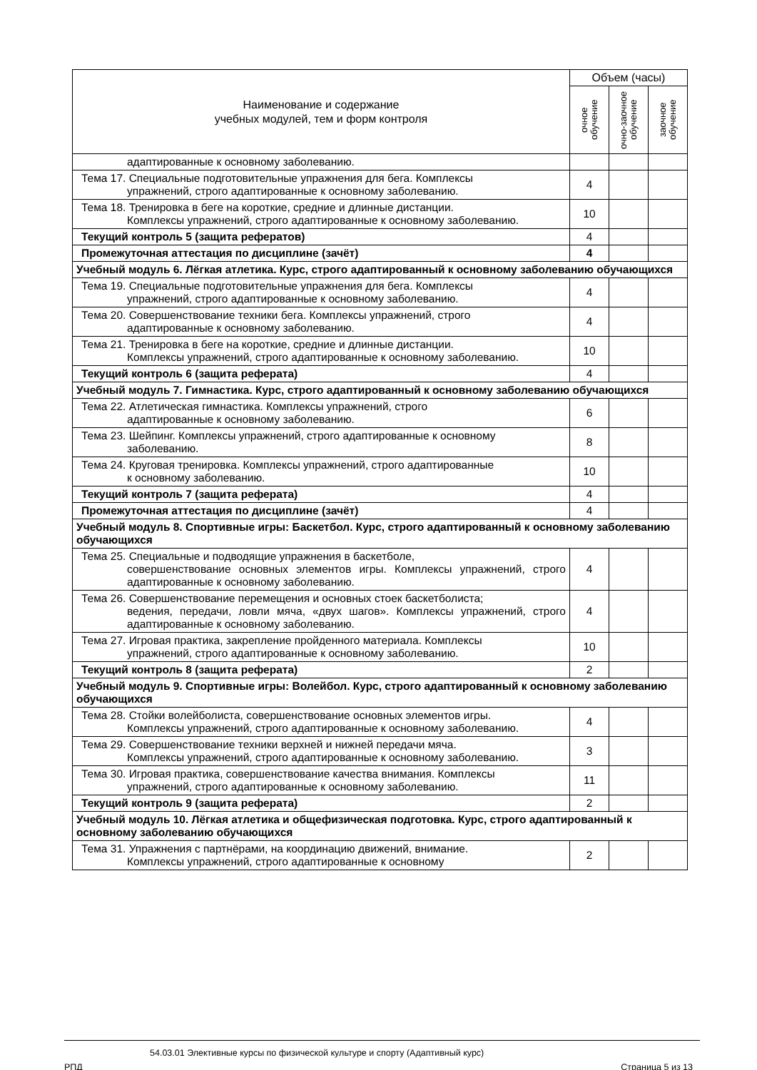| Наименование и содержание учебных модулей, тем и форм контроля | Объем (часы) | | |
| --- | --- | --- | --- |
| | очное обучение | очно-заочное обучение | заочное обучение |
| адаптированные к основному заболеванию. | | | |
| Тема 17. Специальные подготовительные упражнения для бега. Комплексы упражнений, строго адаптированные к основному заболеванию. | 4 | | |
| Тема 18. Тренировка в беге на короткие, средние и длинные дистанции. Комплексы упражнений, строго адаптированные к основному заболеванию. | 10 | | |
| Текущий контроль 5 (защита рефератов) | 4 | | |
| Промежуточная аттестация по дисциплине (зачёт) | 4 | | |
| Учебный модуль 6. Лёгкая атлетика. Курс, строго адаптированный к основному заболеванию обучающихся | | | |
| Тема 19. Специальные подготовительные упражнения для бега. Комплексы упражнений, строго адаптированные к основному заболеванию. | 4 | | |
| Тема 20. Совершенствование техники бега. Комплексы упражнений, строго адаптированные к основному заболеванию. | 4 | | |
| Тема 21. Тренировка в беге на короткие, средние и длинные дистанции. Комплексы упражнений, строго адаптированные к основному заболеванию. | 10 | | |
| Текущий контроль 6 (защита реферата) | 4 | | |
| Учебный модуль 7. Гимнастика. Курс, строго адаптированный к основному заболеванию обучающихся | | | |
| Тема 22. Атлетическая гимнастика. Комплексы упражнений, строго адаптированные к основному заболеванию. | 6 | | |
| Тема 23. Шейпинг. Комплексы упражнений, строго адаптированные к основному заболеванию. | 8 | | |
| Тема 24. Круговая тренировка. Комплексы упражнений, строго адаптированные к основному заболеванию. | 10 | | |
| Текущий контроль 7 (защита реферата) | 4 | | |
| Промежуточная аттестация по дисциплине (зачёт) | 4 | | |
| Учебный модуль 8. Спортивные игры: Баскетбол. Курс, строго адаптированный к основному заболеванию обучающихся | | | |
| Тема 25. Специальные и подводящие упражнения в баскетболе, совершенствование основных элементов игры. Комплексы упражнений, строго адаптированные к основному заболеванию. | 4 | | |
| Тема 26. Совершенствование перемещения и основных стоек баскетболиста; ведения, передачи, ловли мяча, «двух шагов». Комплексы упражнений, строго адаптированные к основному заболеванию. | 4 | | |
| Тема 27. Игровая практика, закрепление пройденного материала. Комплексы упражнений, строго адаптированные к основному заболеванию. | 10 | | |
| Текущий контроль 8 (защита реферата) | 2 | | |
| Учебный модуль 9. Спортивные игры: Волейбол. Курс, строго адаптированный к основному заболеванию обучающихся | | | |
| Тема 28. Стойки волейболиста, совершенствование основных элементов игры. Комплексы упражнений, строго адаптированные к основному заболеванию. | 4 | | |
| Тема 29. Совершенствование техники верхней и нижней передачи мяча. Комплексы упражнений, строго адаптированные к основному заболеванию. | 3 | | |
| Тема 30. Игровая практика, совершенствование качества внимания. Комплексы упражнений, строго адаптированные к основному заболеванию. | 11 | | |
| Текущий контроль 9 (защита реферата) | 2 | | |
| Учебный модуль 10. Лёгкая атлетика и общефизическая подготовка. Курс, строго адаптированный к основному заболеванию обучающихся | | | |
| Тема 31. Упражнения с партнёрами, на координацию движений, внимание. Комплексы упражнений, строго адаптированные к основному | 2 | | |
54.03.01 Элективные курсы по физической культуре и спорту (Адаптивный курс)
РПД Страница 5 из 13